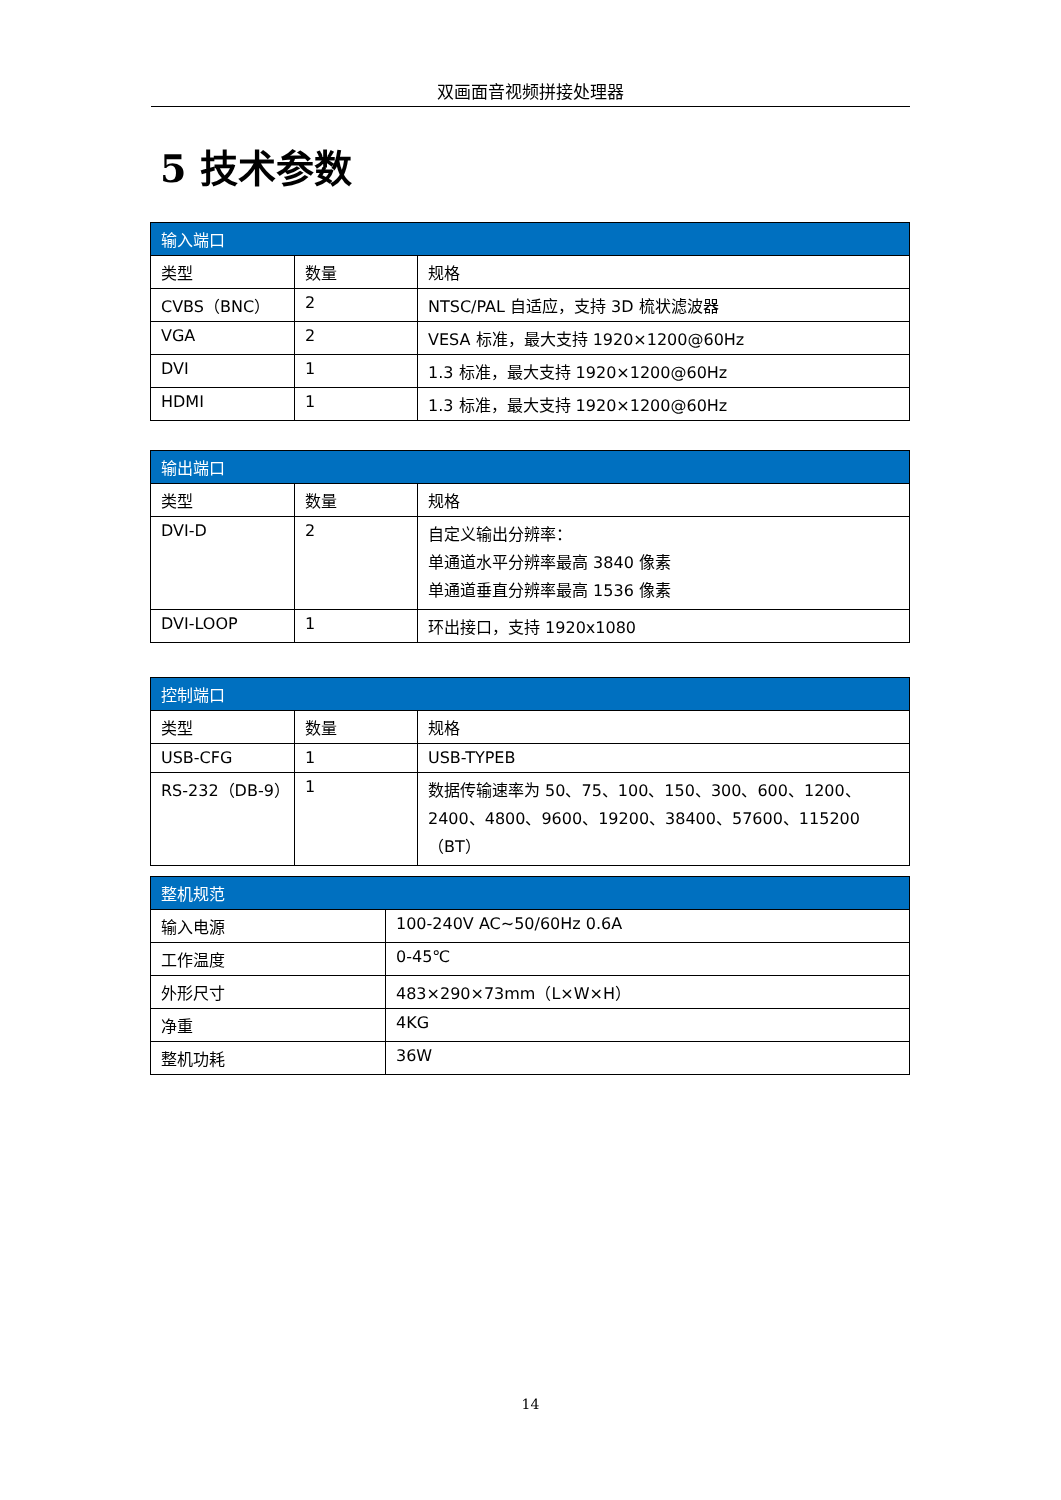双画面音视频拼接处理器
5 技术参数
| 输入端口 | | |
| --- | --- | --- |
| 类型 | 数量 | 规格 |
| CVBS（BNC） | 2 | NTSC/PAL 自适应，支持 3D 梳状滤波器 |
| VGA | 2 | VESA 标准，最大支持 1920×1200@60Hz |
| DVI | 1 | 1.3 标准，最大支持 1920×1200@60Hz |
| HDMI | 1 | 1.3 标准，最大支持 1920×1200@60Hz |
| 输出端口 | | |
| --- | --- | --- |
| 类型 | 数量 | 规格 |
| DVI-D | 2 | 自定义输出分辨率： 单通道水平分辨率最高 3840 像素 单通道垂直分辨率最高 1536 像素 |
| DVI-LOOP | 1 | 环出接口，支持 1920x1080 |
| 控制端口 | | |
| --- | --- | --- |
| 类型 | 数量 | 规格 |
| USB-CFG | 1 | USB-TYPEB |
| RS-232（DB-9） | 1 | 数据传输速率为 50、75、100、150、300、600、1200、2400、4800、9600、19200、38400、57600、115200 （BT） |
| 整机规范 | |
| --- | --- |
| 输入电源 | 100-240V AC~50/60Hz 0.6A |
| 工作温度 | 0-45℃ |
| 外形尺寸 | 483×290×73mm（L×W×H） |
| 净重 | 4KG |
| 整机功耗 | 36W |
14